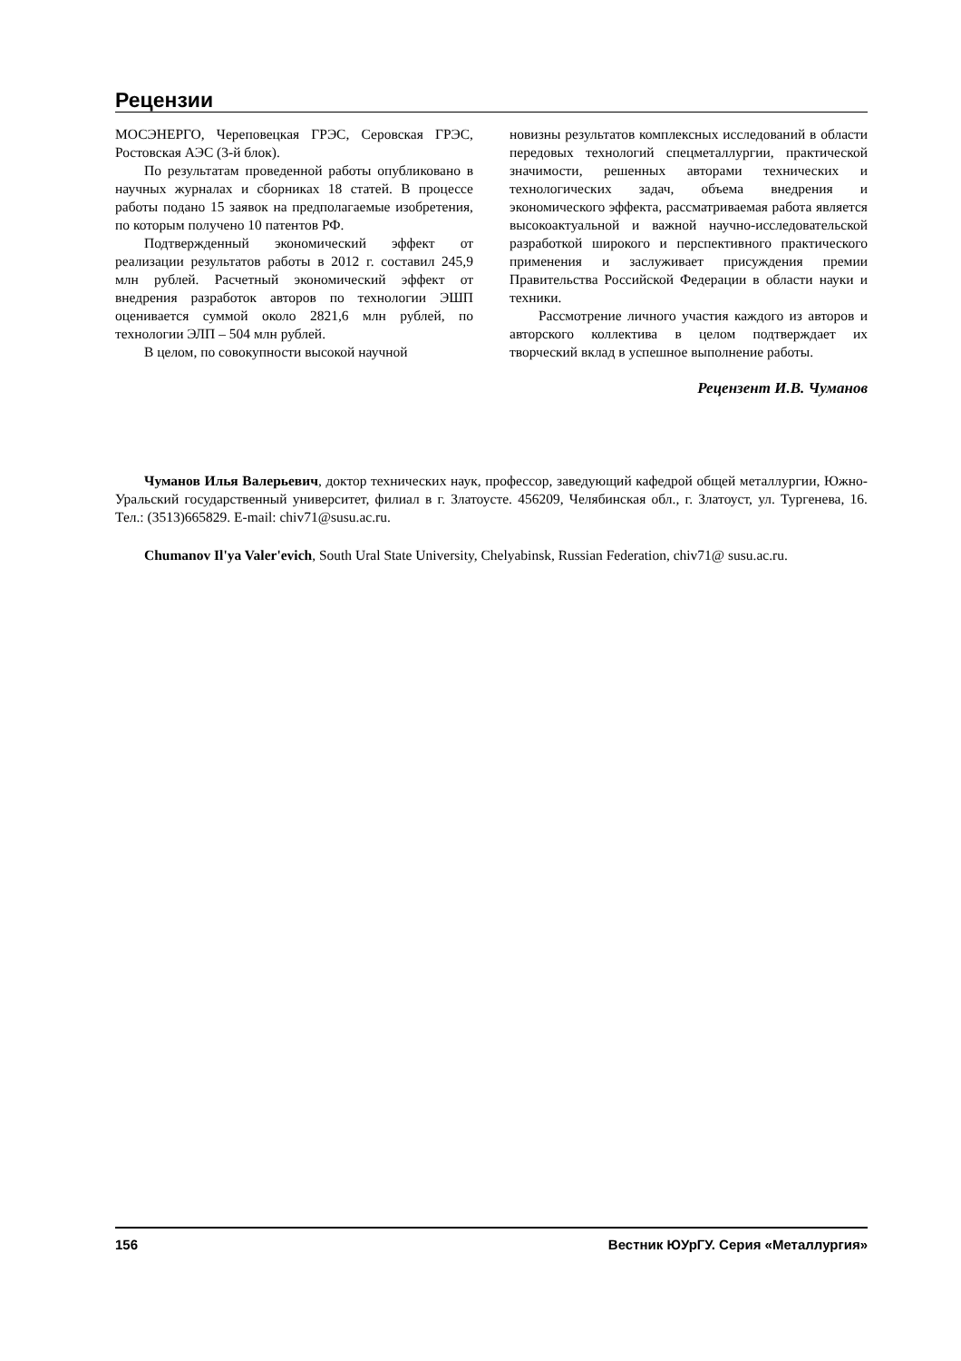Рецензии
МОСЭНЕРГО, Череповецкая ГРЭС, Серовская ГРЭС, Ростовская АЭС (3-й блок).
По результатам проведенной работы опубликовано в научных журналах и сборниках 18 статей. В процессе работы подано 15 заявок на предполагаемые изобретения, по которым получено 10 патентов РФ.
Подтвержденный экономический эффект от реализации результатов работы в 2012 г. составил 245,9 млн рублей. Расчетный экономический эффект от внедрения разработок авторов по технологии ЭШП оценивается суммой около 2821,6 млн рублей, по технологии ЭЛП – 504 млн рублей.
В целом, по совокупности высокой научной
новизны результатов комплексных исследований в области передовых технологий спецметаллургии, практической значимости, решенных авторами технических и технологических задач, объема внедрения и экономического эффекта, рассматриваемая работа является высокоактуальной и важной научно-исследовательской разработкой широкого и перспективного практического применения и заслуживает присуждения премии Правительства Российской Федерации в области науки и техники.
Рассмотрение личного участия каждого из авторов и авторского коллектива в целом подтверждает их творческий вклад в успешное выполнение работы.
Рецензент И.В. Чуманов
Чуманов Илья Валерьевич, доктор технических наук, профессор, заведующий кафедрой общей металлургии, Южно-Уральский государственный университет, филиал в г. Златоусте. 456209, Челябинская обл., г. Златоуст, ул. Тургенева, 16. Тел.: (3513)665829. E-mail: chiv71@susu.ac.ru.
Chumanov Il'ya Valer'evich, South Ural State University, Chelyabinsk, Russian Federation, chiv71@ susu.ac.ru.
156 Вестник ЮУрГУ. Серия «Металлургия»